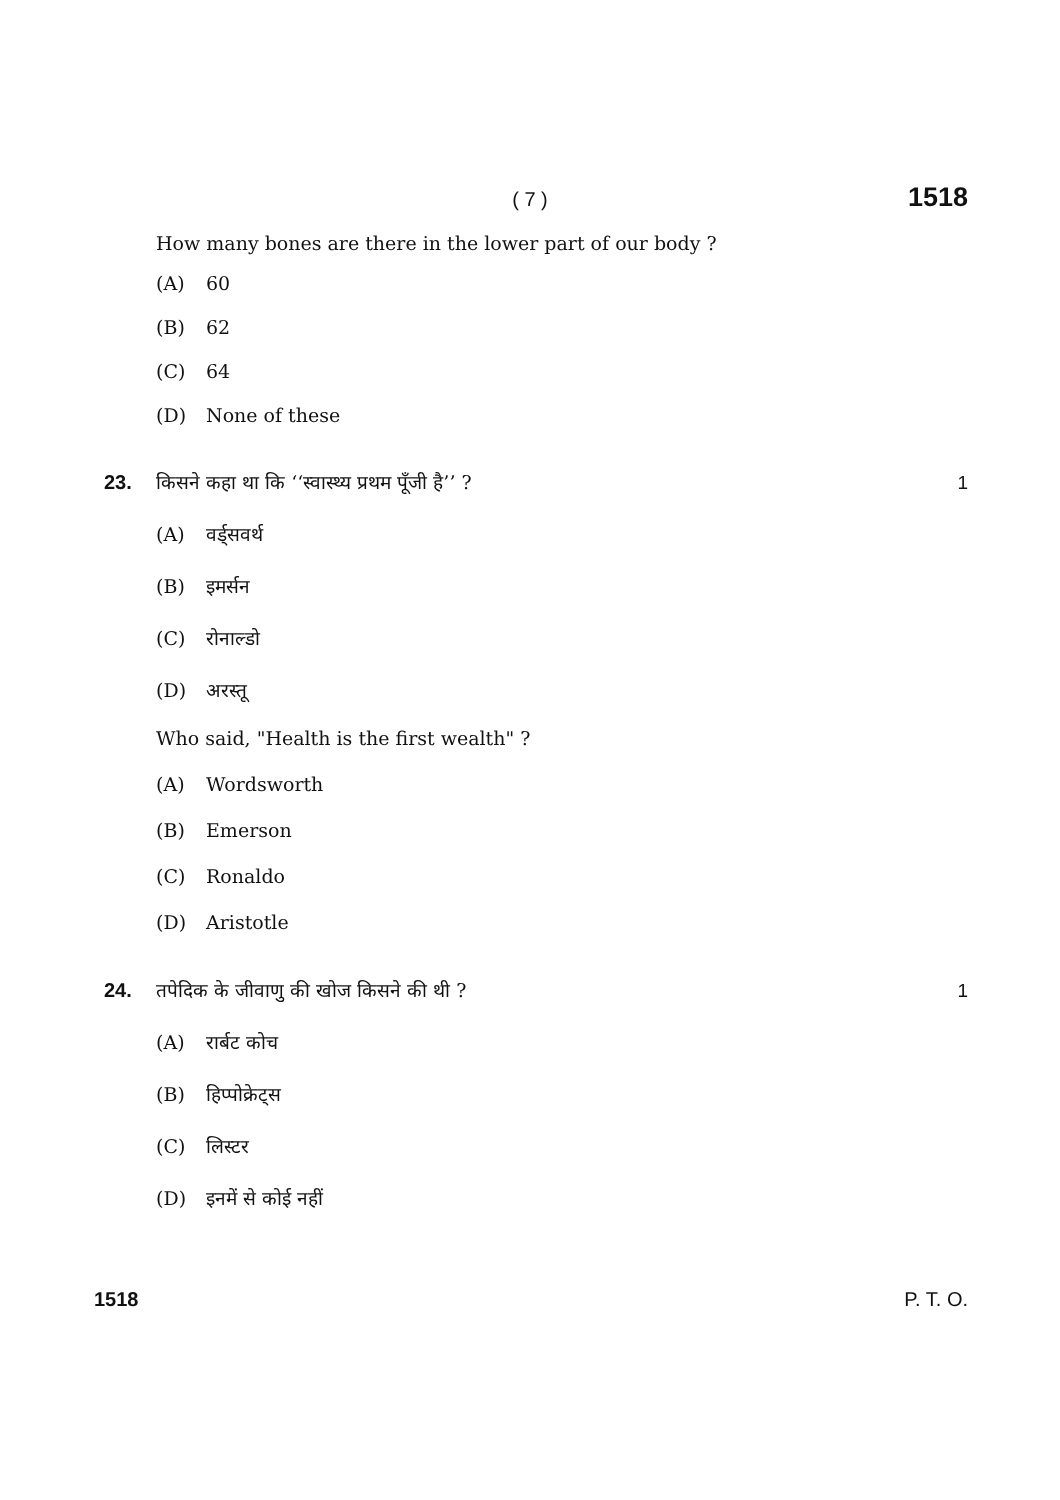( 7 )
1518
How many bones are there in the lower part of our body ?
(A) 60
(B) 62
(C) 64
(D) None of these
23. किसने कहा था कि ‘‘स्वास्थ्य प्रथम पूँजी है’’ ? 1
(A) वर्ड्सवर्थ
(B) इमर्सन
(C) रोनाल्डो
(D) अरस्तू
Who said, "Health is the first wealth" ?
(A) Wordsworth
(B) Emerson
(C) Ronaldo
(D) Aristotle
24. तपेदिक के जीवाणु की खोज किसने की थी ? 1
(A) रार्बट कोच
(B) हिप्पोक्रेट्स
(C) लिस्टर
(D) इनमें से कोई नहीं
1518 P. T. O.